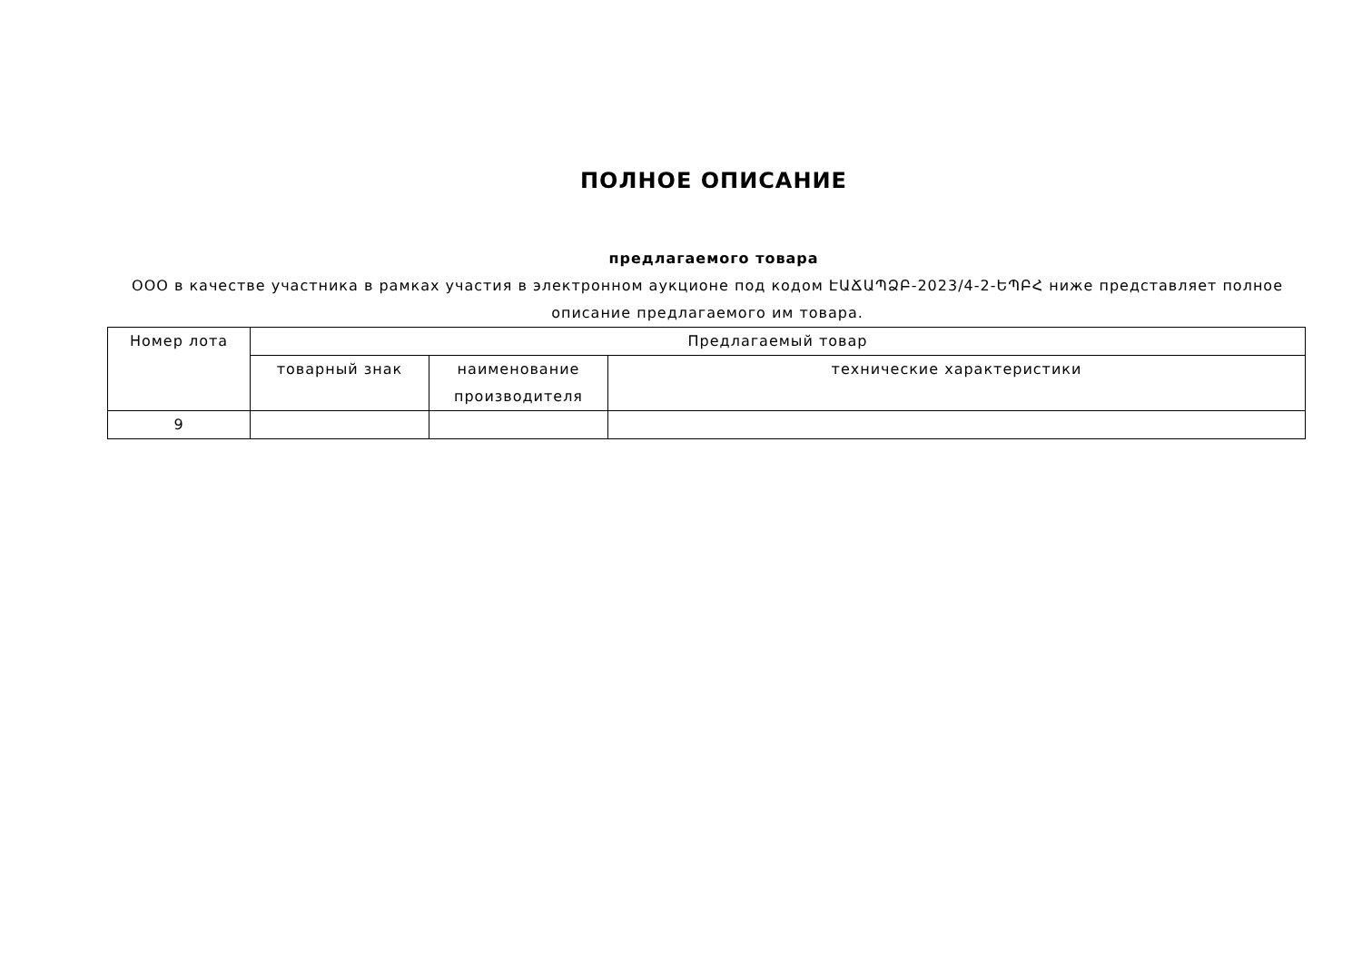ПОЛНОЕ ОПИСАНИЕ
предлагаемого товара
ООО в качестве участника в рамках участия в электронном аукционе под кодом ԷԱՃԱՊՁԲ-2023/4-2-ԵՊԲՀ ниже представляет полное описание предлагаемого им товара.
| Номер лота | Предлагаемый товар | | |
| --- | --- | --- | --- |
| | товарный знак | наименование производителя | технические характеристики |
| 9 | | | |